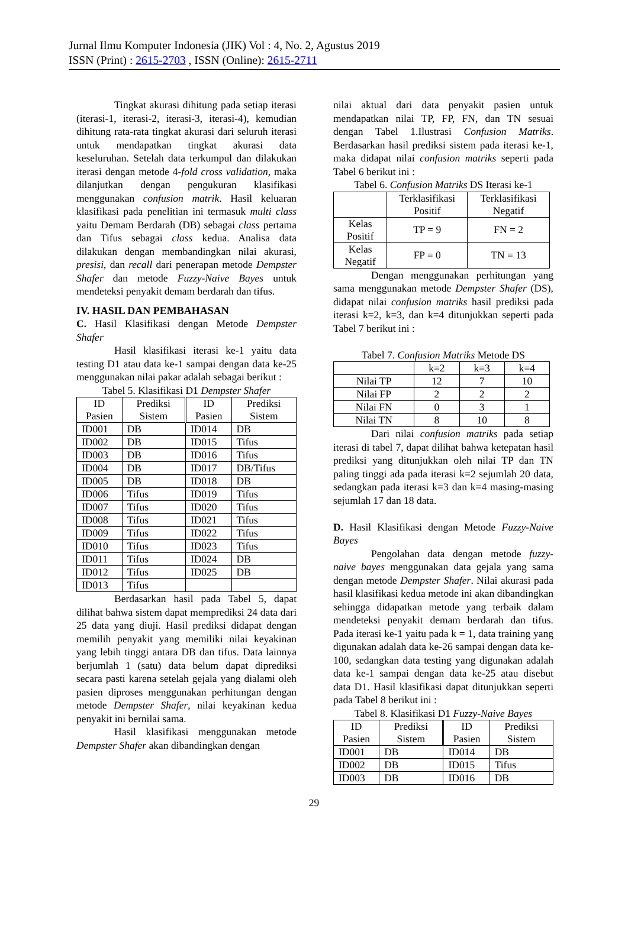Jurnal Ilmu Komputer Indonesia (JIK) Vol : 4, No. 2, Agustus 2019
ISSN (Print) : 2615-2703 , ISSN (Online): 2615-2711
Tingkat akurasi dihitung pada setiap iterasi (iterasi-1, iterasi-2, iterasi-3, iterasi-4), kemudian dihitung rata-rata tingkat akurasi dari seluruh iterasi untuk mendapatkan tingkat akurasi data keseluruhan. Setelah data terkumpul dan dilakukan iterasi dengan metode 4-fold cross validation, maka dilanjutkan dengan pengukuran klasifikasi menggunakan confusion matrik. Hasil keluaran klasifikasi pada penelitian ini termasuk multi class yaitu Demam Berdarah (DB) sebagai class pertama dan Tifus sebagai class kedua. Analisa data dilakukan dengan membandingkan nilai akurasi, presisi, dan recall dari penerapan metode Dempster Shafer dan metode Fuzzy-Naive Bayes untuk mendeteksi penyakit demam berdarah dan tifus.
IV. HASIL DAN PEMBAHASAN
C. Hasil Klasifikasi dengan Metode Dempster Shafer
Hasil klasifikasi iterasi ke-1 yaitu data testing D1 atau data ke-1 sampai dengan data ke-25 menggunakan nilai pakar adalah sebagai berikut :
Tabel 5. Klasifikasi D1 Dempster Shafer
| ID Pasien | Prediksi Sistem | ID Pasien | Prediksi Sistem |
| ID001 | DB | ID014 | DB |
| ID002 | DB | ID015 | Tifus |
| ID003 | DB | ID016 | Tifus |
| ID004 | DB | ID017 | DB/Tifus |
| ID005 | DB | ID018 | DB |
| ID006 | Tifus | ID019 | Tifus |
| ID007 | Tifus | ID020 | Tifus |
| ID008 | Tifus | ID021 | Tifus |
| ID009 | Tifus | ID022 | Tifus |
| ID010 | Tifus | ID023 | Tifus |
| ID011 | Tifus | ID024 | DB |
| ID012 | Tifus | ID025 | DB |
| ID013 | Tifus | | |
Berdasarkan hasil pada Tabel 5, dapat dilihat bahwa sistem dapat memprediksi 24 data dari 25 data yang diuji. Hasil prediksi didapat dengan memilih penyakit yang memiliki nilai keyakinan yang lebih tinggi antara DB dan tifus. Data lainnya berjumlah 1 (satu) data belum dapat diprediksi secara pasti karena setelah gejala yang dialami oleh pasien diproses menggunakan perhitungan dengan metode Dempster Shafer, nilai keyakinan kedua penyakit ini bernilai sama.
Hasil klasifikasi menggunakan metode Dempster Shafer akan dibandingkan dengan
nilai aktual dari data penyakit pasien untuk mendapatkan nilai TP, FP, FN, dan TN sesuai dengan Tabel 1.Ilustrasi Confusion Matriks. Berdasarkan hasil prediksi sistem pada iterasi ke-1, maka didapat nilai confusion matriks seperti pada Tabel 6 berikut ini :
Tabel 6. Confusion Matriks DS Iterasi ke-1
| | Terklasifikasi Positif | Terklasifikasi Negatif |
| Kelas Positif | TP = 9 | FN = 2 |
| Kelas Negatif | FP = 0 | TN = 13 |
Dengan menggunakan perhitungan yang sama menggunakan metode Dempster Shafer (DS), didapat nilai confusion matriks hasil prediksi pada iterasi k=2, k=3, dan k=4 ditunjukkan seperti pada Tabel 7 berikut ini :
Tabel 7. Confusion Matriks Metode DS
| | k=2 | k=3 | k=4 |
| Nilai TP | 12 | 7 | 10 |
| Nilai FP | 2 | 2 | 2 |
| Nilai FN | 0 | 3 | 1 |
| Nilai TN | 8 | 10 | 8 |
Dari nilai confusion matriks pada setiap iterasi di tabel 7, dapat dilihat bahwa ketepatan hasil prediksi yang ditunjukkan oleh nilai TP dan TN paling tinggi ada pada iterasi k=2 sejumlah 20 data, sedangkan pada iterasi k=3 dan k=4 masing-masing sejumlah 17 dan 18 data.
D. Hasil Klasifikasi dengan Metode Fuzzy-Naive Bayes
Pengolahan data dengan metode fuzzy-naive bayes menggunakan data gejala yang sama dengan metode Dempster Shafer. Nilai akurasi pada hasil klasifikasi kedua metode ini akan dibandingkan sehingga didapatkan metode yang terbaik dalam mendeteksi penyakit demam berdarah dan tifus. Pada iterasi ke-1 yaitu pada k = 1, data training yang digunakan adalah data ke-26 sampai dengan data ke-100, sedangkan data testing yang digunakan adalah data ke-1 sampai dengan data ke-25 atau disebut data D1. Hasil klasifikasi dapat ditunjukkan seperti pada Tabel 8 berikut ini :
Tabel 8. Klasifikasi D1 Fuzzy-Naive Bayes
| ID Pasien | Prediksi Sistem | ID Pasien | Prediksi Sistem |
| ID001 | DB | ID014 | DB |
| ID002 | DB | ID015 | Tifus |
| ID003 | DB | ID016 | DB |
29